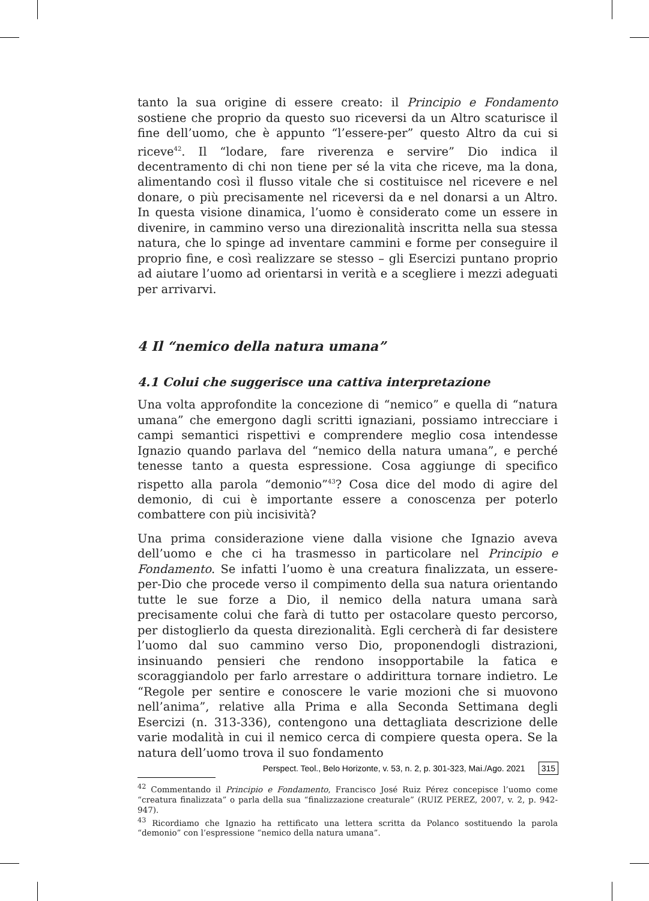tanto la sua origine di essere creato: il Principio e Fondamento sostiene che proprio da questo suo riceversi da un Altro scaturisce il fine dell’uomo, che è appunto “l’essere-per” questo Altro da cui si riceve<sup>42</sup>. Il “lodare, fare riverenza e servire” Dio indica il decentramento di chi non tiene per sé la vita che riceve, ma la dona, alimentando così il flusso vitale che si costituisce nel ricevere e nel donare, o più precisamente nel riceversi da e nel donarsi a un Altro. In questa visione dinamica, l’uomo è considerato come un essere in divenire, in cammino verso una direzionalità inscritta nella sua stessa natura, che lo spinge ad inventare cammini e forme per conseguire il proprio fine, e così realizzare se stesso – gli Esercizi puntano proprio ad aiutare l’uomo ad orientarsi in verità e a scegliere i mezzi adeguati per arrivarvi.
4 Il “nemico della natura umana”
4.1 Colui che suggerisce una cattiva interpretazione
Una volta approfondite la concezione di “nemico” e quella di “natura umana” che emergono dagli scritti ignaziani, possiamo intrecciare i campi semantici rispettivi e comprendere meglio cosa intendesse Ignazio quando parlava del “nemico della natura umana”, e perché tenesse tanto a questa espressione. Cosa aggiunge di specifico rispetto alla parola “demonio”<sup>43</sup>? Cosa dice del modo di agire del demonio, di cui è importante essere a conoscenza per poterlo combattere con più incisività?
Una prima considerazione viene dalla visione che Ignazio aveva dell’uomo e che ci ha trasmesso in particolare nel Principio e Fondamento. Se infatti l’uomo è una creatura finalizzata, un essere-per-Dio che procede verso il compimento della sua natura orientando tutte le sue forze a Dio, il nemico della natura umana sarà precisamente colui che farà di tutto per ostacolare questo percorso, per distoglierlo da questa direzionalità. Egli cercherà di far desistere l’uomo dal suo cammino verso Dio, proponendogli distrazioni, insinuando pensieri che rendono insopportabile la fatica e scoraggiandolo per farlo arrestare o addirittura tornare indietro. Le “Regole per sentire e conoscere le varie mozioni che si muovono nell’anima”, relative alla Prima e alla Seconda Settimana degli Esercizi (n. 313-336), contengono una dettagliata descrizione delle varie modalità in cui il nemico cerca di compiere questa opera. Se la natura dell’uomo trova il suo fondamento
<sup>42</sup> Commentando il Principio e Fondamento, Francisco José Ruiz Pérez concepisce l’uomo come “creatura finalizzata” o parla della sua “finalizzazione creaturale” (RUIZ PEREZ, 2007, v. 2, p. 942-947).
<sup>43</sup> Ricordiamo che Ignazio ha rettificato una lettera scritta da Polanco sostituendo la parola “demonio” con l’espressione “nemico della natura umana”.
Perspect. Teol., Belo Horizonte, v. 53, n. 2, p. 301-323, Mai./Ago. 2021 315